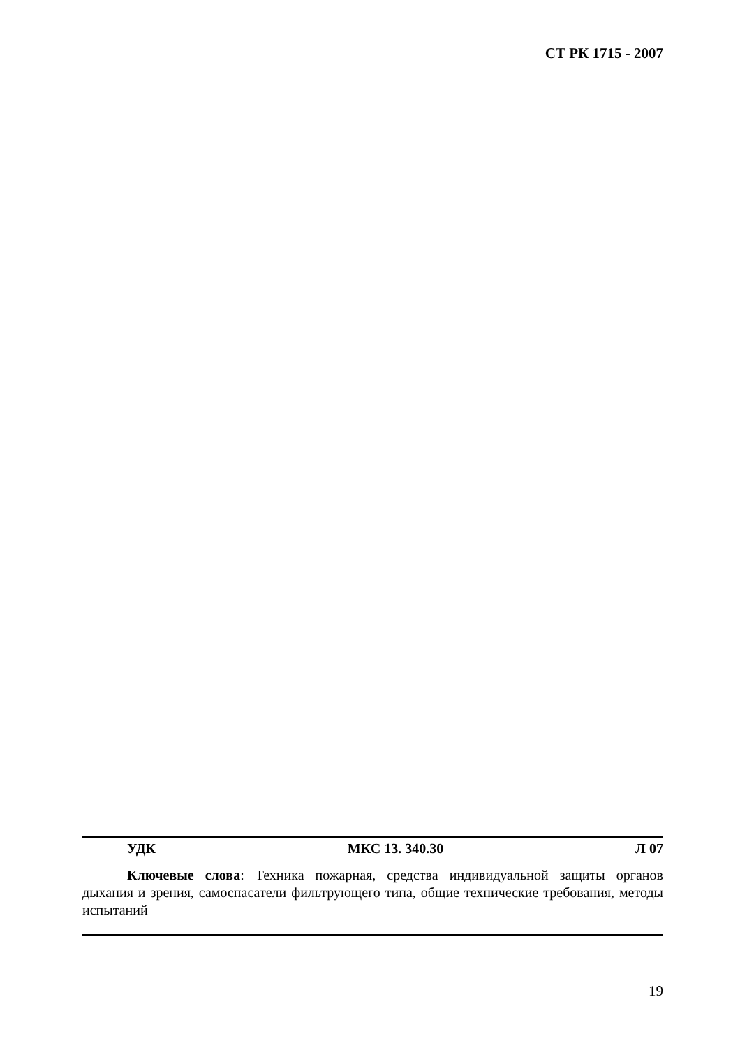СТ РК 1715 - 2007
УДК МКС 13. 340.30 Л 07
Ключевые слова: Техника пожарная, средства индивидуальной защиты органов дыхания и зрения, самоспасатели фильтрующего типа, общие технические требования, методы испытаний
19